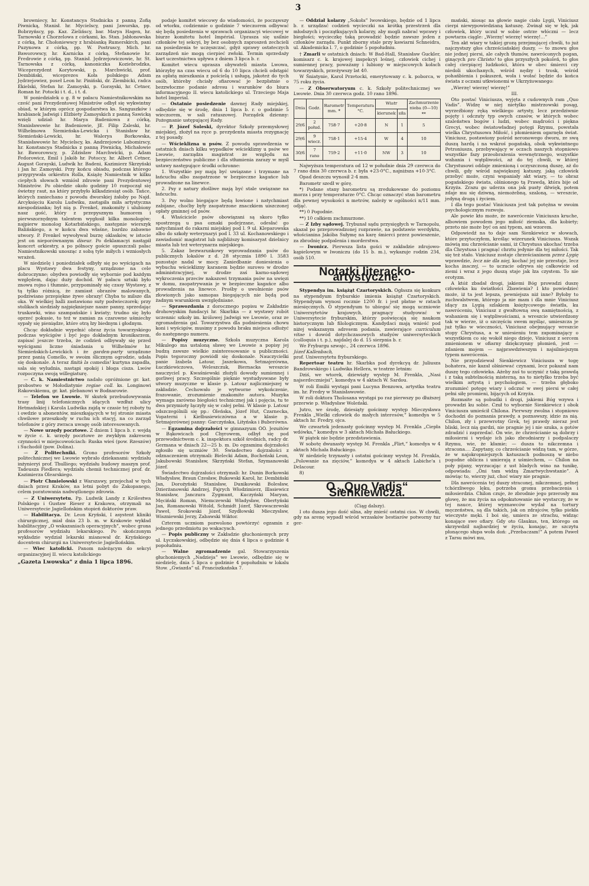3
browniecy, hr. Konstancya Stadnicka z panną Zofią Piwnicką, Stanisł. hr. Mycielscy, pani Jaworska, pp. Bobrzyńscy, pp. Kaz. Zielińscy, bar. Marya Hagen, hr. Tarnowski z Chorzelowa z córkami, ks. Stan. Jabłonowska z córką, hr. Chołoniewscy z hrabianką Rumerskirch, pani Puzynowa z córką, pp. W. Postruscy, Mich. hr. Baworowscy, hr. Karnicka z córką, Stefanowie hr. Fredrowie z córką, pp. Stanisł. Jędrzejowiczowie, hr. St. Tarnowska z córką, kanoniczka Koziebrodzka, Wiceprezydent Korytowski, p. Marchwicki, prof. Dembiński, wiceprezes Koła polskiego Adam Jędrzejowiez, poseł Leon hr. Piniński, dr. Ziembicki, radca Ekielski, Stefan hr. Zamoyski, p. Gorayski, hr. Cetner, Roman hr. Potocki i t. d., i t. d.
W poniedziałek o g. 8 w pałacu Namiestnikowskim na cześć pani Prezydentowej Ministrów odbył się wykwintny obiad, w którym oprócz gospodarstwa ks. Sanguszków i hrabianek Jadwigi i Elżbiety Zamoyskich z panną Sawicką wzięli udział: hr. Marya Badeniowa z córką, Stanisławowie hr. Badeniowie, JE. Filip Zaleski, hr. Wilhelmowa Siemieńska-Lewicka i Stanisław hr. Siemieński-Lewicki, hr. Walerya Borkowska, Stanisławowie hr. Mycielscy, ks. Andrzejowie Lubomirscy, hr. Konstancya Stadnicka z panną Piwnicką, Michałowie hr. Baworowscy, p. Zdzisław Marchwicki, p. Adam Fedorowicz, Emil i Jakób hr. Potoccy, hr. Albert Cetner, August Gorayski, Ludwik hr. Badeni, Kazimierz Skrzyński i Jan hr. Zamoyski. Przy końcu obiadu, podczas którego przygrywała orkiestra Rolla, Książę Namiestnik w kilku ciepłych słowach wzniósł zdrowie pani Prezydentowej Ministrów. Po obiedzie około godziny 10 rozpoczął się świetny raut, na który przybyło kilkadziesiąt osób. Tańce, których zaniechano z powodu dworskiej żałoby po Najd. Arcyksięciu Karolu Ludwiku, zastąpiła miła artystyczna niespodzianka; był nią p. Frenkel, znakomity i ulubiony nasz gość, który z przepysznym humorem i pierwszorzędnym talentem wygłosił kilka monologów; najpierw monolog Kotarbińskiego, następnie wierszyk Balińskiego, a w końcu dwa właśne, bardzo zabawne utwory. P. Frenkel wywoływał burzę oklasków, w istocie jest on nieporównanym diseur. Po deklamacyi nastąpił koncert orkiestry, a po północy goście opuszczali pałac Namiestnikowski unosząc z sobą tyle miłych i wzniosłych wrażeń.
W niedzielę i poniedziałek odbyły się po wyścigach na placu Wystawy dwa festyny, urządzone na cele dobroczynne; obydwa powiodły się wybornie pod każdym względem, dając duży dochód. W pałacu sztuki było znowu rojno i tłumnie, przypominały się czasy Wystawy, z tą tylko różnicą, że zamiast obrazów malowanych, podziwiano przepiękne żywe obrazy! Chyba to milsze dla oka. W wielkiej halli zastawiono suty podwieczorek; przy stolikach siedziały najpiękniejsze nasze panny, sprzedając truskawki, wino szampańskie i kwiaty; trudno się było oprzeć pokusie, to też w zamian za czarowne uśmiechy sypały się pieniądze, które otrą łzy biednym i głodnym.
Chcąc dokładnie wypełnić obraz życia towarzyskiego podczas wyścigów i być jego dokładnym kronikarzem, zapisać jeszcze trzeba, że codzień odbywały się przed wyścigami liczne śniadania u Wilhelmów hr. Siemieńskich-Lewickich i że garden-party urządzone przez panią Comello, w swoim ślicznym ogrodzie, udała się doskonale. A teraz finità la comedia! kurtyna zapadła, sala się wyludnia, nastąpi spokój i błoga cisza. Lwów rozpoczyna swoją willegiaturę.
— C. k. Namiestnictwo nadało opróżnione gr. kat. probostwo w Mołodiatynie regiae coll. ks. Longinowi Rakowskiemu, gr. kat. plebanowi w Bodnarowie.
— Telefon we Lwowie. W skutek przebudowywania trasy linij telefonicznych idących wzdłuż ulicy Hetmańskiej i Karola Ludwika zajdą w czasie tej roboty tu i owdzie u abonentów, mieszkających w tej stronie miasta chwilowe przeszkody w ruchu ich stacyj, na co zarząd telefonów z góry zwraca uwagę osób interesowanych.
— Nowe urzędy pocztowe. Z dniem 1 lipca b. r. wejdą w życie c. k. urzędy pocztowe ze zwykłym zakresem czynności w miejscowościach: Ruska wieś (pow. Rzeszów) i Suchodół (pow. Dolina).
— Z Politechniki. Grono profesorów Szkoły politechnicznej we Lwowie wybrało dziekanami: wydziału inżynieryi prof. Thulliego; wydziału budowy maszyn prof. Tadeusza Fiedlera; wydziału chemii technicznej prof. dr. Kazimierza Olearskiego.
— Piotr Chmielowski z Warszawy, przejechał w tych dniach przez Kraków, na letni pobyt do Zakopanego, celem poratowania nadwątlonego zdrowia.
— Z Uniwersytetu. Pp. Ludwik Landy z Królestwa Polskiego i Gustaw Rieser z Krakowa, otrzymali na Uniwersytecie Jagiellońskim stopień doktorów praw.
— Habilitacya. Dr. Leon Kryński, I asystent kliniki chirurgicznej, miał dnia 23 b. m. w Krakowie wykład habilitacyjny „O wskazaniach operacyjnych“, wobec grona profesorów wydziału lekarskiego. Po skończonym wykładzie wydział lekarski mianował dr. Kryńskiego docentem chirurgii na Uniwersytecie Jagiellońskim.
— Wiec katolicki. Panom należącym do sekcyi organizacyjnej II. wiecu katolickiego
„Gazeta Lwowska“ z dnia 1 lipca 1896.
podaje komitet wiecowy do wiadomości, że począwszy od wtorku, codziennie o godzinie 7 wieczorem odbywać się będą posiedzenia w sprawach organizacyi wiecowej w biurze komitetu hotel Impérial. Uprasza się usilnie członków tej sekcyi, by bez osobnych zaproszeń zechcieli na posiedzenia te uczęszczać, gdyż sprawy ostateczych zarządzeń nie mogą cierpieć zwłoki. Termin sprzedaży kart uczestnictwa upływa z dniem 3 lipca b. r.
Komitet wiecu uprasza obywateli miasta Lwowa, którzyby na czas wiecu od 6 do 10 lipca chcieli odstąpić za opłatą mieszkania z pościelą i usługą, jakoteż do tych osób, któreby chciały ofiarować je bezpłatnie o bezzwłoczne podanie adresu i warunków do biura informacyjnego II. wiecu katolickiego ul. Trzeciego Maja hotel Imperial.
— Ostatnie posiedzenie dawnej Rady miejskiej, odbędzie się w środę, dnia 1 lipca b. r. o godzinie 5 wieczorem, w sali ratuszowej. Porządek dzienny: Pożegnanie ustępującej Rady.
— P. Józef Soleski, dyrektor Szkoły przemysłowej miejskiej, złożył na ręce p. prezydenta miasta rezygnację z tej posady.
— Wścieklizna u psów. Z powodu sprawdzenia w ostatnich dniach kilku wypadków wścieklizny u psów we Lwowie, zarządza magistrat ze względu na bezpieczeństwo publiczne i dla stłumienia zarazy w myśl ustawy następujące środki ochronne:
1. Wszystkie psy mają być uwiązane i trzymane na łańcuchu albo zaopatrzone w bezpieczne kagańce lub prowadzone na linewce.
2. Psy z natury złośliwe mają być stale uwiązane na łańcuchu.
3. Psy wolno biegające będą łowione i natychmiast zabijane, choćby były zaopatrzone znaczkiem uiszczonej opłaty gminnej od psów.
4. Właściciele psów obowiązani są skoro tylko spostrzegą u psa oznaki podejrzane, odesłać go natychmiast do rakarni miejskiej pod l. 9 ul. Kleparowska albo do szkoły weterynaryi pod l. 33 ul. Kochanowskiego i zawiadomić magistrat lub najbliższy komisaryat dzielnicy miasta lub też weterynarza miejskiego.
5. Zakaz bezwarunkowy wprowadzania psów do publicznych lokalów z d. 28 stycznia 1890 l. 3583 pozostaje nadal w mocy. Zaniedbanie doniesienia o wybuchu wścieklizny karanem będzie surowo w drodze administracyjnej, w drodze zaś karno-sądowej wykroczenia przeciw nakazowi trzymania psów na uwięzi w domu, zaopatrywania je w bezpieczne kagańce albo prowadzenia na linewce. Prośby o uwolnienie psów złowionych jako samopas biegających nie będą pod żadnym warunkiem uwzględniane.
— Sprawozdania z dorocznego popisu w Zakładzie drohowyskim fundacyi hr. Skarbka — z wystawy robót uczennic szkoły im. królowej Jadwigi we Lwowie, oraz ze zgromadzenia gal. Towarzystwa dla podniesienia chowu koni i wyścigów, musimy z powodu braku miejsca odłożyć do następnego numeru.
— Popisy muzyczne. Szkoła muzyczna Karola Mikulego ma ustaloną sławę we Lwowie a popisy jej budzą zawsze wielkie zainteresowanie u publiczności. Popis tegoroczny powiódł się doskonale. Nauczycielki panie Izabela Latour, Jaszekowa, Setmajerówna, Łuczkiewiczowa, Weleszczuk, Biernacka wreszcie nauczyciel p. Kwaśniewski złożyli dowody sumiennej i gorliwej pracy. Szczególnie pięknie wystudyowane były utwory muzyczne w klasie p. Latour najliczniejszej w zakładzie. Cechowało je wytworne wykończenie, frazowanie, zrozumienie znakomite autora. Muzyka wymaga zarówno biegłości technicznej jak i pojęcia, tu te dwa przymioty łączyły się w całej pełni. W klasie p. Latour odszczególnili się pp.: Oleńska, Józef Hut, Czarnecka, Vopaterni i Kiełbusiewiczówna a w klasie p. Setmajerównej panny: Garczyńska, Lityńska i Buberówna.
— Egzamina dojrzałości w gimnazyum OO. Jezuitów w Bąkowicach pod Chyrowem, odbył się pod przewodnictwem c. k. inspektora szkół średnich, radcy dr. Germana w dniach 22—25 b. m. Do egzaminu dojrzałości zgłosiło się uczniów 30. Świadectwo dojrzałości z odznaczeniem otrzymali: Bielecki Adam, Bocheński Leon, Jakubowski Stanisław, Skrzyński Stefan, Szymanowski Józef.
Świadectwo dojrzałości otrzymali: hr. Dunin Borkowski Władysław, Braun Czesław, Bukowski Karol, hr. Dembiński Jan, Dorożyński Stanisław, Dunikowski Bolesław, Dzierżanowski Andrzej, Fajrych Włodzimierz, Illasiewicz Stanisław, Janczura Zygmunt, Kuczyński Maryan, Męciński Roman, Niemczewski Władysław, Obertyński Jan, Romanowski Witold, Schmidt Józef, Skrowaczewski Paweł, Srokowski Józef, Szydłowski Mieczysław, Wiszniewski Jerzy, Zabawski Wiktor.
Czterem uczniom pozwolono powtórzyć egzamin z jednego przedmiotu po wakacyach.
— Popis publiczny w Zakładzie głuchoniemych przy ul. Łyczakowskiej, odbędzie się dnia 4 lipca o godzinie 4 popołudniu.
— Walne zgromadzenie gal. Stowarzyszenia głuchoniemych „Nadzieja“ we Lwowie, odbędzie się w niedzielę, dnia 5 lipca o godzinie 4 popołudniu w lokalu Stow. „Gwiazda“ ul. Franciszkańska 7.
— Oddział kolarzy „Sokoła“ lwowskiego, będzie od 1 lipca b. r. urządzać codzień wycieczki na krótką przestrzeń dla młodszych i początkujących kolarzy, aby mogli nabrać wprawy i biegłości; wycieczkę taką prowadzić będzie zawsze jeden z członków zarządu. Punkt zborny stale przy kawiarni Schneidra, ul. Akademicka l. 7, o godzinie 5 popołudniu.
† Zmarli w ostatnich dniach: W Bad-Hall, Stanisław Guckler, komisarz c. k. krajowej inspekcyi leśnej, człowiek cichej i sumiennej pracy, poważany i lubiony w miejscowych kołach towarzyskich, przeżywszy lat 40.
W Śniatynie, Karol Przetocki, emerytowany c. k. poborca, w 75 roku życia.
— Z Obserwatoryum c. k. Szkoły politechnicznej we Lwowie. Dnia 30 czerwca godz. 10 rano 1896.
| Dnia | Godz. | Barometr mm. * | Temperatura °C. | Wiatr | | Zachmurzenie nieba (0—10) ** |
| --- | --- | --- | --- | --- | --- | --- |
| | | | | kierunek | siła | |
| 29/6 | 2 połud. | 758·7 | +20·8 | N | 1 | 5 |
| 29/6 | 9 wiecz. | 758·1 | +15·4 | W | 4 | 10 |
| 30/6 | 7 rano | 759·2 | +11·0 | NW | 3 | 10 |
Najwyższa temperatura od 12 w południe dnia 29 czerwca do 7 rano dnia 30 czerwca b. r. była +23·0°C., najniższa +10·3°C.
Opad deszczu wynosił 2·4 mm.
Barometr szedł w górę.
*) Podane stany barometru są zredukowane do poziomu morza i przy temperaturze 0°C. Chcąc oznaczyć stan barometru dla pewnej wysokości n metrów, należy w ogólności n/11 mm. odjąć.
**) 0 Pogodnie.
**) 10 całkiem zachmurzone.
— Z Izby sądowej. Trybunał sądu przysięgłych w Tarnopolu, skazał po przeprowadzonej rozprawie, na podstawie werdyktu, włościanina Jakóba Sułymę na karę śmierci przez powieszenie, za zbrodnię podpalenia i morderstwa.
— Iwonicz. Pierwsza lista gości w zakładzie zdrojowo-kąpielowym w Iwoniczu (do 15 b. m.), wykazuje rodzin 234, osób 510.
Notatki literacko-artystyczne.
Stypendya im. książąt Czartoryskich. Ogłasza się konkurs na stypendyum fryburskie imienia książąt Czartoryskich. Stypendyum wynosi rocznie 1200 fr. i jest płatne w ratach miesięcznych. O stypendyum to ubiegać się mogą uczniowie Uniwersytetów krajowych, pragnący studyować w Uniwersytecie fryburskim, którzy poświęcają się naukom historycznym lub filologicznym. Kandydaci mają wnieść pod niżej wskazanym adresem podania, zawierające curriculum vitae i dowód dotychczasowych studyów uniwersyteckich (colloquia i t. p.), najdalej do d. 15 sierpnia b. r.
We Fryburgu szwajc., 24 czerwca 1896.
Józef Kallenbach,
prof. Uniwersytetu fryburskiego.
Repertoar teatru hr. Skarbka pod dyrekcyą dr. Juliusza Bandrowskiego i Ludwika Hellera, w teatrze letnim:
Dziś, we wtorek, dziewiąty występ M. Frenkla, „Nasi najserdeczniejsi“, komedya w 4 aktach W. Sardou.
W roli Emilii wystąpi pani Lucyna Benzowa, artystka teatru im. hr. Fredry w Stanisławowie.
W roli doktora Tholosana wystąpi po raz pierwszy po dłuższej przerwie p. Władysław Woleński.
Jutro, we środę, dziesiąty gościnny występ Mieczysława Frenkla „Wielki człowiek do małych interesów,“ komedya w 5 aktach hr. Fredry, ojca.
We czwartek jedenasty gościnny występ M. Frenkla „Ciepła wdówka,“ komedya w 3 aktach Michała Bałuckiego.
W piątek nie będzie przedstawienia.
W sobotę dwunasty występ M. Frenkla „Flirt,“ komedya w 4 aktach Michała Bałuckiego.
W niedzielę trzynasty i ostatni gościnny występ M. Frenkla, „Polowanie na zięciów,“ komedya w 4 aktach Labiche'a i Delacour.
8)
O „Quo Vadis“ Sienkiewicza.
(Ciąg dalszy).
I oto dusza jego dość silna, aby znieść ostatni cios. W chwili, gdy na arenę wypadł wśród wrzasków bestiarów potworny tur ger-
mański, niosąc na głowie nagie ciało Lygii, Viniciusz cierpi niewypowiedzianą katuszę. Zwinął się w łęk, jak człowiek, który uczuł w sobie ostrze włóczni — lecz powtarza ciągle: „Wierzę! wierzę! wierzę!...“
Ten akt wiary w takiej grozą przejmującej chwili, to już najczystszy głos chrześciańskiej duszy, — to znowu głos nie jednej piersi, ale całych tłumów, nawróconych pogan, ginących pro Christo! to głos przyszłych pokoleń, to głos całej cierpiącej ludzkości, która w obec śmierci czy niedoli ukochanych, wśród nędzy i trosk, wśród pohańbienia i pokuszeń, woła i wołać będzie do końca świata z oczami utkwionemi w Ukrzyżowanego:
„Wierzę! wierzę! wierzę!“
III.
Oto postać Viniciusza, wyjęta z cudownych ram „Quo Vadis“. Widzę w niej nietylko mistrzowski posąg, wyrzeźbiony ręką wielkiego artysty, lecz przedziwnie pojęty i odczuty typ owych czasów, w których wobec szaleństwa bogów i ludzi, wobec mądrości i piękna Grecyi, wobec światowładnej potęgi Rzymu, powstała wielka Chrystusowa Miłość, i płomieniem ogarnęła świat. Viniciusz, postawiony pośród neronowego dworu, ze swą duszą hardą i na wskroś pogańską, obok wykwintnego Petroniusza, przebywający w oczach naszych stopniowo wszystkie fazy przeobrażenia wewnętrznego, wszystkie wahania i wątpliwości, aż do tej chwili, w której Chrystusowi oddaje zmienioną i oczyszczoną duszę, aż do chwili, gdy wśród największej katuszy, jaką człowiek przebyć może, czyni wspaniały akt wiary, — to obraz pogańskiego świata, olśnionego tą Prawdą, która bije od Krzyża. Zrazu go uderza ona jak pusty dźwięk, potem zdaje mu się dziwną, niemożebną, szaloną, — wreszcie, jedyną drogą i życiem.
I dla tego postać Viniciusza jest tak potężna w swoim psychologicznym rozwoju.
Ale powie kto może, że nawrócenie Viniciusza kruche, albowiem powodem jego miłość ziemska, dla kobiety; przeto nie może być on ani typem, ani wzorem.
Odpowiedź na to daje sam Sienkiewicz w słowach, które przytoczyłem, kreśląc wizerunek Viniciusza. Wszak mówią mu chrześcianie sami, iż Chrystusa ukochać trzeba dla Chrystusa i pragnąć chrztu jedynie dla tej miłości. Tak się też stało. Viniciusz zostaje chrześcianinem przez Lygię wprawdzie, lecz nie dla niej, kochać jej nie przestaje, lecz kocha inaczej, — to uczucie odrywa się całkowicie od ziemi i wraz z jego duszą staje jak łza czystem. To nie erotyzm.
A któż zbadał drogi, jakiemi Bóg prowadzi duszę człowieka ku światłości Zbawienia? I kto powiedzieć może, iż ta jest lepsza, pewniejsza niż inne? Byłoby to zuchwalstwem, którego ja nie mam i dla mnie Viniciusz idący za Lygią szlakiem księżycowego światła, ku nawróceniu, Viniciusz z gwałtowną swą namiętnością, z wahaniem się i wątpliwościami, a wreszcie utwierdzony tak w wierze, iż o szczęściu swem myśląc, umieszcza je już tylko w wieczności, Viniciusz obejmujący wreszcie stopy Chrystusa, a w uniesieniu tem zapominający o wszystkiem co się wokół niego dzieje, Viniciusz z sercem zmienionem w ofiarny dziękczynny płomień, jest — zdaniem mojem — najprawdziwszym i najsilniejszym typem nawrócenia.
Nie przyodziewał Sienkiewicz Viniciusza w togę bohatera, nie kazał olśniewać czynami, lecz pokazał nam duszę tego człowieka. Ażeby zaś to uczynić z taką prawdą i z taką subtelnością misterną, na to nietylko trzeba być wielkim artystą i psychologiem, — trzeba głęboko zrozumieć potęgę wiary i odczuć w swej piersi w całej pełni siłę promieni, bijących od Krzyża.
Rozmaite są pobudki i drogi, jakiemi Bóg wzywa i prowadzi ku sobie. Czuł to wybornie Sienkiewicz i obok Viniciusza umieścił Chilona. Pierwszy zwolna i stopniowo dochodzi do poznania prawdy, a poznawszy, idzie za nią. Chilon, zły i przewrotny Grek, tej prawdy nieraz jest bliski, lecz nią gardzi, nie pragnie jej i nie szuka, a gotów zdradzić i zaprzedać. On wie, że chrześcianie są dobrzy i miłosierni i wydaje ich jako zbrodniarzy i podpalaczy Rzymu, wie, że kłamie; — dusza to nikczemna i stracona.... Zapytany, co chrześcianie widzą tam, w górze, że w najokropniejszych katuszach podnoszą w niebo pogodne oblicza i umierają z uśmiechem, — Chilon na poły pijany, wyrzucając z ust bladych wino na tunikę, odpowiada: „Oni tam widzą Zmartwychwstanie“. A mówiąc to, wierzy już, choć wiary nie pragnie.
Dla nawrócenia tej duszy straconej, nikczemnej, pełnej tchórzliwego lęku, potrzeba gromu przebaczenia i miłosierdzia. Chilon czuje, że zbrodnie jego przerosły mu głowę, że mu życia na odpokutowanie nie wystarczy, że w tej nauce, której wyznawców wydał na tortury męczeństwa, są dla takich, jak on zdrajców, tylko piekła wieczyste męki. I boi się, umiera ze strachu, widząc konające swe ofiary. Gdy oto Glaukus, ten, którego on skrzywdził najbardziej w życiu, konając, ze szczytu płonącego słupa woła doń: „Przebaczam!“ A potem Paweł z Tarsu mówi mu,